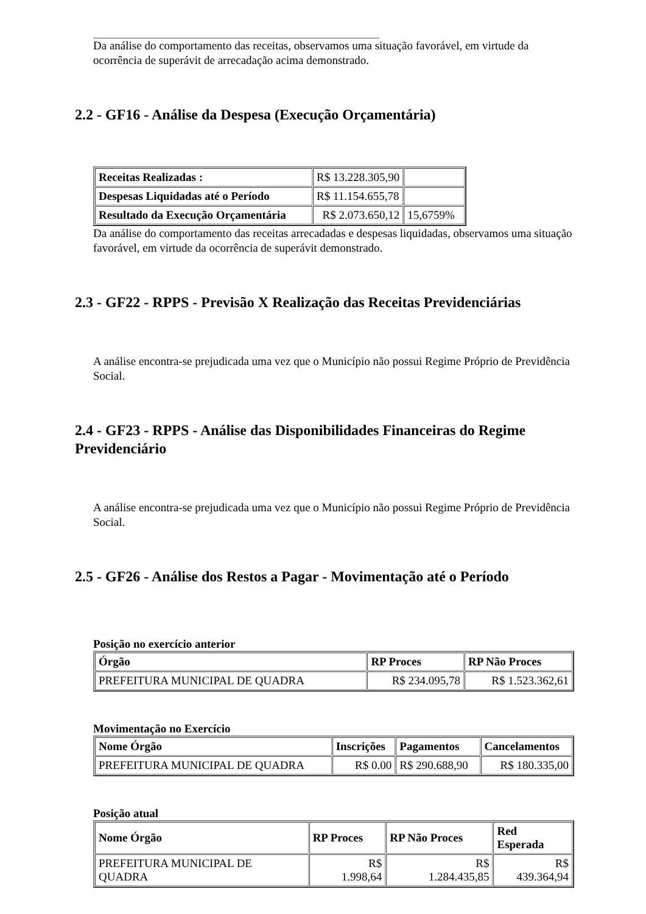Da análise do comportamento das receitas, observamos uma situação favorável, em virtude da ocorrência de superávit de arrecadação acima demonstrado.
2.2 - GF16 - Análise da Despesa (Execução Orçamentária)
| Receitas Realizadas : | R$ 13.228.305,90 | |
| Despesas Liquidadas até o Período | R$ 11.154.655,78 | |
| Resultado da Execução Orçamentária | R$ 2.073.650,12 | 15,6759% |
Da análise do comportamento das receitas arrecadadas e despesas liquidadas, observamos uma situação favorável, em virtude da ocorrência de superávit demonstrado.
2.3 - GF22 - RPPS - Previsão X Realização das Receitas Previdenciárias
A análise encontra-se prejudicada uma vez que o Município não possui Regime Próprio de Previdência Social.
2.4 - GF23 - RPPS - Análise das Disponibilidades Financeiras do Regime Previdenciário
A análise encontra-se prejudicada uma vez que o Município não possui Regime Próprio de Previdência Social.
2.5 - GF26 - Análise dos Restos a Pagar - Movimentação até o Período
Posição no exercício anterior
| Órgão | RP Proces | RP Não Proces |
| --- | --- | --- |
| PREFEITURA MUNICIPAL DE QUADRA | R$ 234.095,78 | R$ 1.523.362,61 |
Movimentação no Exercício
| Nome Órgão | Inscrições | Pagamentos | Cancelamentos |
| --- | --- | --- | --- |
| PREFEITURA MUNICIPAL DE QUADRA | R$ 0.00 | R$ 290.688,90 | R$ 180.335,00 |
Posição atual
| Nome Órgão | RP Proces | RP Não Proces | Red Esperada |
| --- | --- | --- | --- |
| PREFEITURA MUNICIPAL DE QUADRA | R$ 1.998,64 | R$ 1.284.435,85 | R$ 439.364,94 |